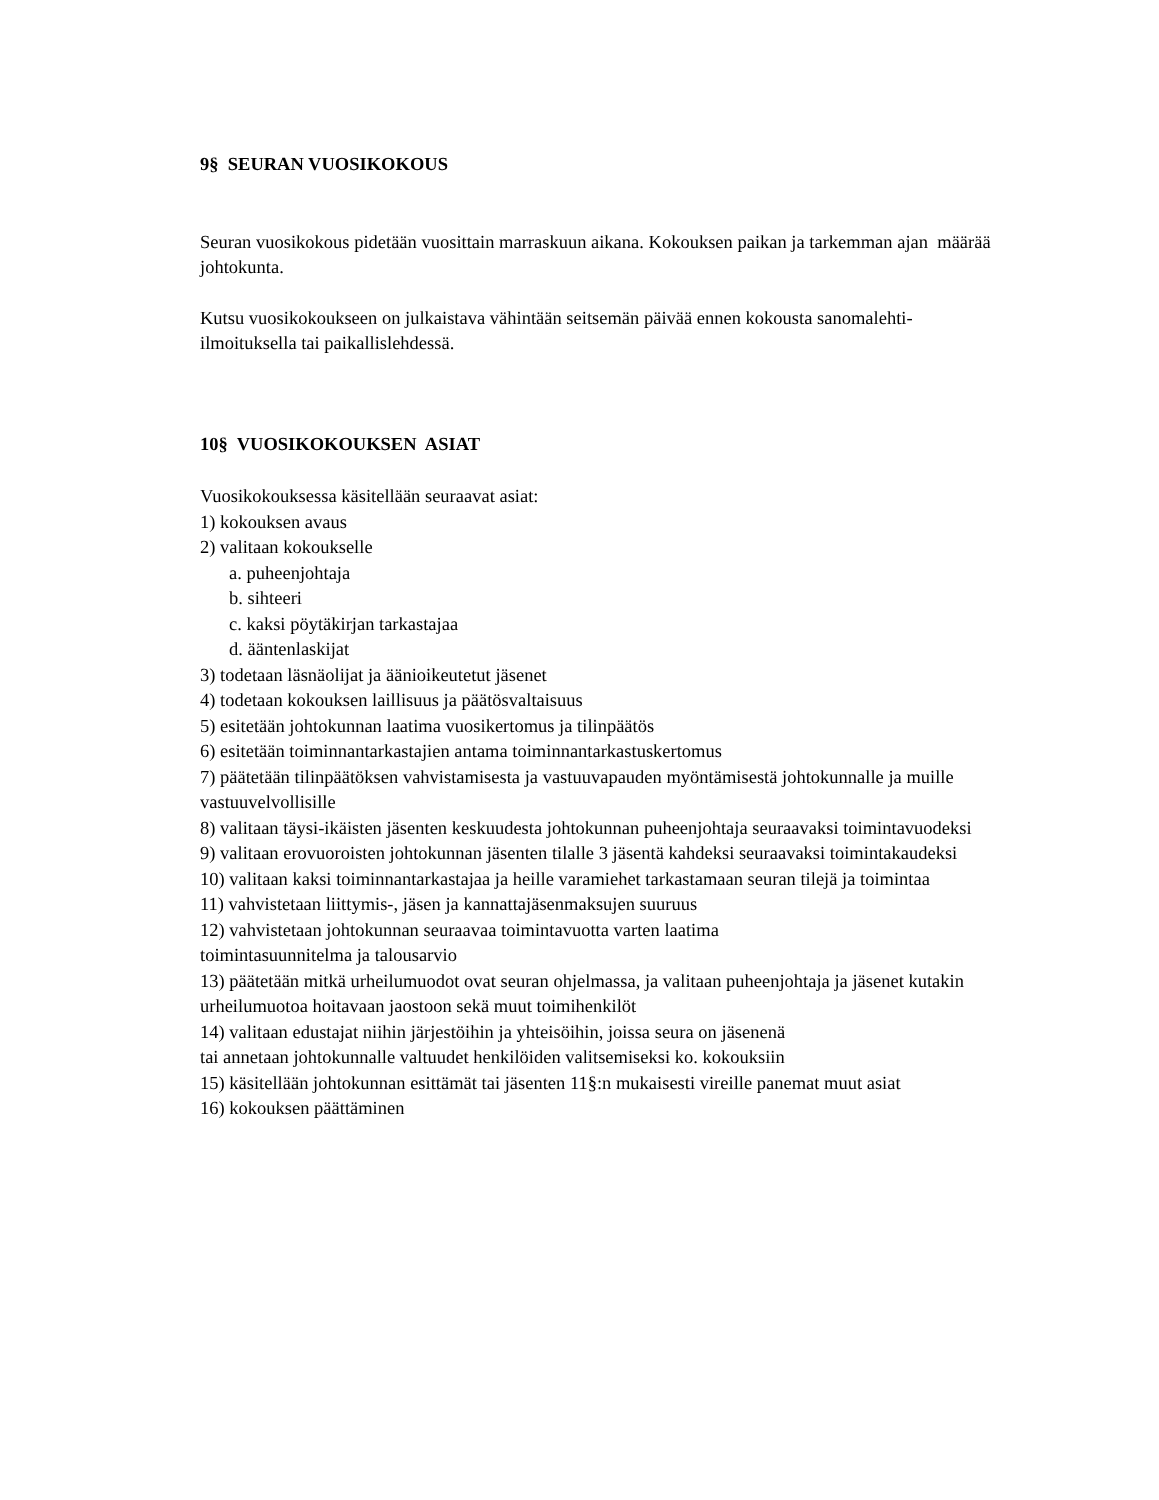9§ SEURAN VUOSIKOKOUS
Seuran vuosikokous pidetään vuosittain marraskuun aikana. Kokouksen paikan ja tarkemman ajan määrää johtokunta.
Kutsu vuosikokoukseen on julkaistava vähintään seitsemän päivää ennen kokousta sanomalehti-ilmoituksella tai paikallislehdessä.
10§ VUOSIKOKOUKSEN ASIAT
Vuosikokouksessa käsitellään seuraavat asiat:
1) kokouksen avaus
2) valitaan kokoukselle
a. puheenjohtaja
b. sihteeri
c. kaksi pöytäkirjan tarkastajaa
d. ääntenlaskijat
3) todetaan läsnäolijat ja äänioikeutetut jäsenet
4) todetaan kokouksen laillisuus ja päätösvaltaisuus
5) esitetään johtokunnan laatima vuosikertomus ja tilinpäätös
6) esitetään toiminnantarkastajien antama toiminnantarkastuskertomus
7) päätetään tilinpäätöksen vahvistamisesta ja vastuuvapauden myöntämisestä johtokunnalle ja muille vastuuvelvollisille
8) valitaan täysi-ikäisten jäsenten keskuudesta johtokunnan puheenjohtaja seuraavaksi toimintavuodeksi
9) valitaan erovuoroisten johtokunnan jäsenten tilalle 3 jäsentä kahdeksi seuraavaksi toimintakaudeksi
10) valitaan kaksi toiminnantarkastajaa ja heille varamiehet tarkastamaan seuran tilejä ja toimintaa
11) vahvistetaan liittymis-, jäsen ja kannattajäsenmaksujen suuruus
12) vahvistetaan johtokunnan seuraavaa toimintavuotta varten laatima
toimintasuunnitelma ja talousarvio
13) päätetään mitkä urheilumuodot ovat seuran ohjelmassa, ja valitaan puheenjohtaja ja jäsenet kutakin urheilumuotoa hoitavaan jaostoon sekä muut toimihenkilöt
14) valitaan edustajat niihin järjestöihin ja yhteisöihin, joissa seura on jäsenenä
tai annetaan johtokunnalle valtuudet henkilöiden valitsemiseksi ko. kokouksiin
15) käsitellään johtokunnan esittämät tai jäsenten 11§:n mukaisesti vireille panemat muut asiat
16) kokouksen päättäminen